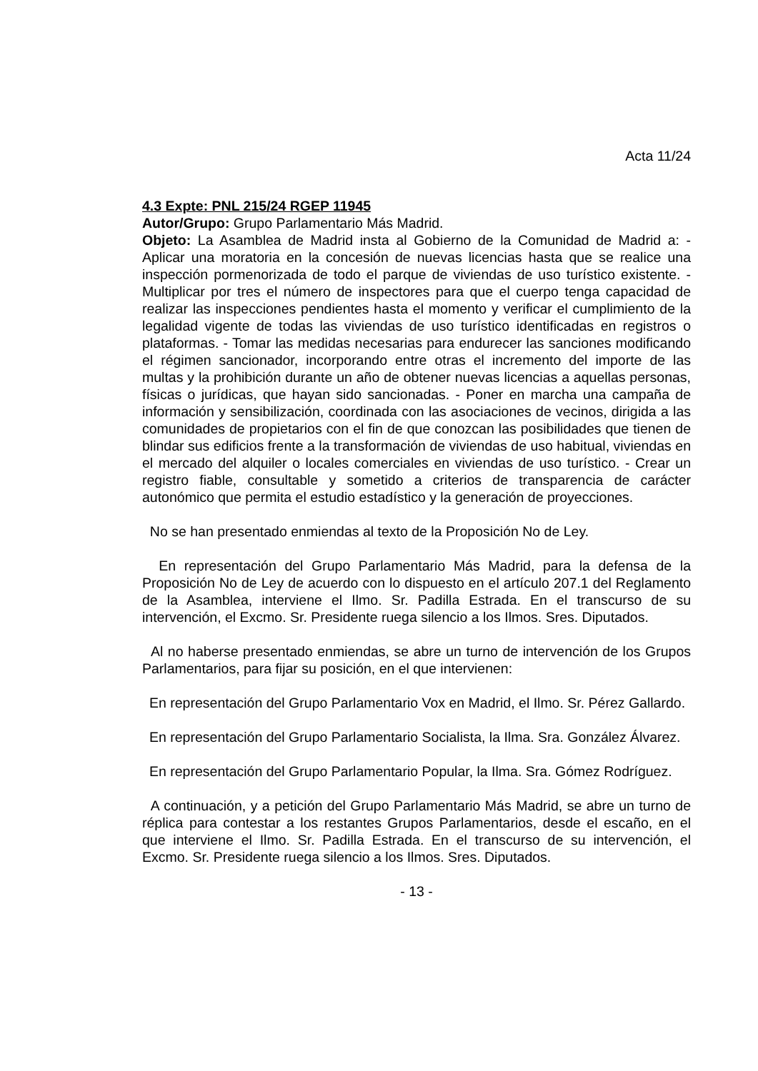Acta 11/24
4.3 Expte: PNL 215/24 RGEP 11945
Autor/Grupo: Grupo Parlamentario Más Madrid.
Objeto: La Asamblea de Madrid insta al Gobierno de la Comunidad de Madrid a: - Aplicar una moratoria en la concesión de nuevas licencias hasta que se realice una inspección pormenorizada de todo el parque de viviendas de uso turístico existente. - Multiplicar por tres el número de inspectores para que el cuerpo tenga capacidad de realizar las inspecciones pendientes hasta el momento y verificar el cumplimiento de la legalidad vigente de todas las viviendas de uso turístico identificadas en registros o plataformas. - Tomar las medidas necesarias para endurecer las sanciones modificando el régimen sancionador, incorporando entre otras el incremento del importe de las multas y la prohibición durante un año de obtener nuevas licencias a aquellas personas, físicas o jurídicas, que hayan sido sancionadas. - Poner en marcha una campaña de información y sensibilización, coordinada con las asociaciones de vecinos, dirigida a las comunidades de propietarios con el fin de que conozcan las posibilidades que tienen de blindar sus edificios frente a la transformación de viviendas de uso habitual, viviendas en el mercado del alquiler o locales comerciales en viviendas de uso turístico. - Crear un registro fiable, consultable y sometido a criterios de transparencia de carácter autonómico que permita el estudio estadístico y la generación de proyecciones.
No se han presentado enmiendas al texto de la Proposición No de Ley.
En representación del Grupo Parlamentario Más Madrid, para la defensa de la Proposición No de Ley de acuerdo con lo dispuesto en el artículo 207.1 del Reglamento de la Asamblea, interviene el Ilmo. Sr. Padilla Estrada. En el transcurso de su intervención, el Excmo. Sr. Presidente ruega silencio a los Ilmos. Sres. Diputados.
Al no haberse presentado enmiendas, se abre un turno de intervención de los Grupos Parlamentarios, para fijar su posición, en el que intervienen:
En representación del Grupo Parlamentario Vox en Madrid, el Ilmo. Sr. Pérez Gallardo.
En representación del Grupo Parlamentario Socialista, la Ilma. Sra. González Álvarez.
En representación del Grupo Parlamentario Popular, la Ilma. Sra. Gómez Rodríguez.
A continuación, y a petición del Grupo Parlamentario Más Madrid, se abre un turno de réplica para contestar a los restantes Grupos Parlamentarios, desde el escaño, en el que interviene el Ilmo. Sr. Padilla Estrada. En el transcurso de su intervención, el Excmo. Sr. Presidente ruega silencio a los Ilmos. Sres. Diputados.
- 13 -